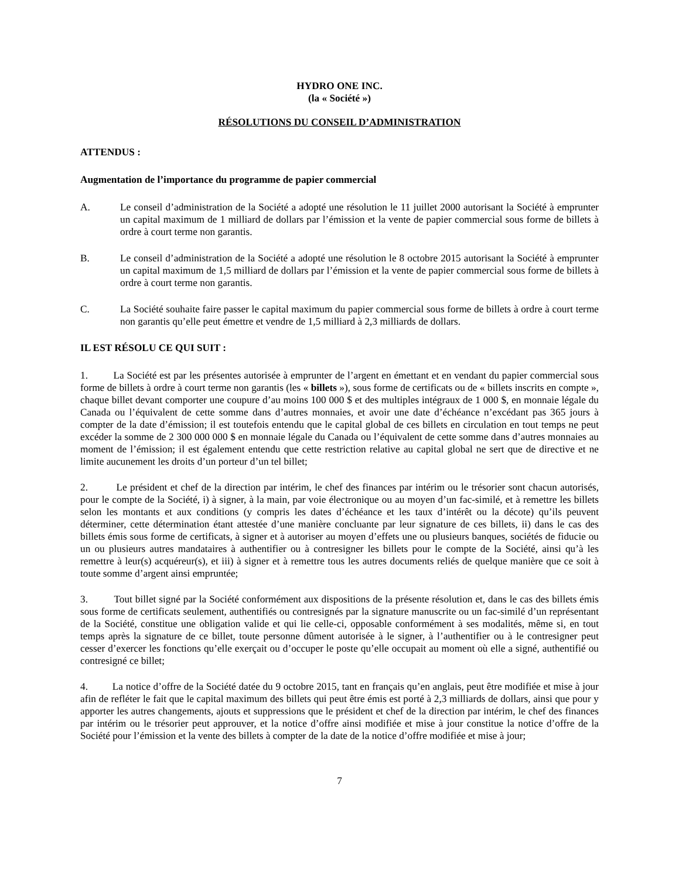HYDRO ONE INC.
(la « Société »)
RÉSOLUTIONS DU CONSEIL D’ADMINISTRATION
ATTENDUS :
Augmentation de l’importance du programme de papier commercial
A. Le conseil d’administration de la Société a adopté une résolution le 11 juillet 2000 autorisant la Société à emprunter un capital maximum de 1 milliard de dollars par l’émission et la vente de papier commercial sous forme de billets à ordre à court terme non garantis.
B. Le conseil d’administration de la Société a adopté une résolution le 8 octobre 2015 autorisant la Société à emprunter un capital maximum de 1,5 milliard de dollars par l’émission et la vente de papier commercial sous forme de billets à ordre à court terme non garantis.
C. La Société souhaite faire passer le capital maximum du papier commercial sous forme de billets à ordre à court terme non garantis qu’elle peut émettre et vendre de 1,5 milliard à 2,3 milliards de dollars.
IL EST RÉSOLU CE QUI SUIT :
1. La Société est par les présentes autorisée à emprunter de l’argent en émettant et en vendant du papier commercial sous forme de billets à ordre à court terme non garantis (les « billets »), sous forme de certificats ou de « billets inscrits en compte », chaque billet devant comporter une coupure d’au moins 100 000 $ et des multiples intégraux de 1 000 $, en monnaie légale du Canada ou l’équivalent de cette somme dans d’autres monnaies, et avoir une date d’échéance n’excédant pas 365 jours à compter de la date d’émission; il est toutefois entendu que le capital global de ces billets en circulation en tout temps ne peut excéder la somme de 2 300 000 000 $ en monnaie légale du Canada ou l’équivalent de cette somme dans d’autres monnaies au moment de l’émission; il est également entendu que cette restriction relative au capital global ne sert que de directive et ne limite aucunement les droits d’un porteur d’un tel billet;
2. Le président et chef de la direction par intérim, le chef des finances par intérim ou le trésorier sont chacun autorisés, pour le compte de la Société, i) à signer, à la main, par voie électronique ou au moyen d’un fac-similé, et à remettre les billets selon les montants et aux conditions (y compris les dates d’échéance et les taux d’intérêt ou la décote) qu’ils peuvent déterminer, cette détermination étant attestée d’une manière concluante par leur signature de ces billets, ii) dans le cas des billets émis sous forme de certificats, à signer et à autoriser au moyen d’effets une ou plusieurs banques, sociétés de fiducie ou un ou plusieurs autres mandataires à authentifier ou à contresigner les billets pour le compte de la Société, ainsi qu’à les remettre à leur(s) acquéreur(s), et iii) à signer et à remettre tous les autres documents reliés de quelque manière que ce soit à toute somme d’argent ainsi empruntée;
3. Tout billet signé par la Société conformément aux dispositions de la présente résolution et, dans le cas des billets émis sous forme de certificats seulement, authentifiés ou contresignés par la signature manuscrite ou un fac-similé d’un représentant de la Société, constitue une obligation valide et qui lie celle-ci, opposable conformément à ses modalités, même si, en tout temps après la signature de ce billet, toute personne dûment autorisée à le signer, à l’authentifier ou à le contresigner peut cesser d’exercer les fonctions qu’elle exerçait ou d’occuper le poste qu’elle occupait au moment où elle a signé, authentifié ou contresigné ce billet;
4. La notice d’offre de la Société datée du 9 octobre 2015, tant en français qu’en anglais, peut être modifiée et mise à jour afin de refléter le fait que le capital maximum des billets qui peut être émis est porté à 2,3 milliards de dollars, ainsi que pour y apporter les autres changements, ajouts et suppressions que le président et chef de la direction par intérim, le chef des finances par intérim ou le trésorier peut approuver, et la notice d’offre ainsi modifiée et mise à jour constitue la notice d’offre de la Société pour l’émission et la vente des billets à compter de la date de la notice d’offre modifiée et mise à jour;
7